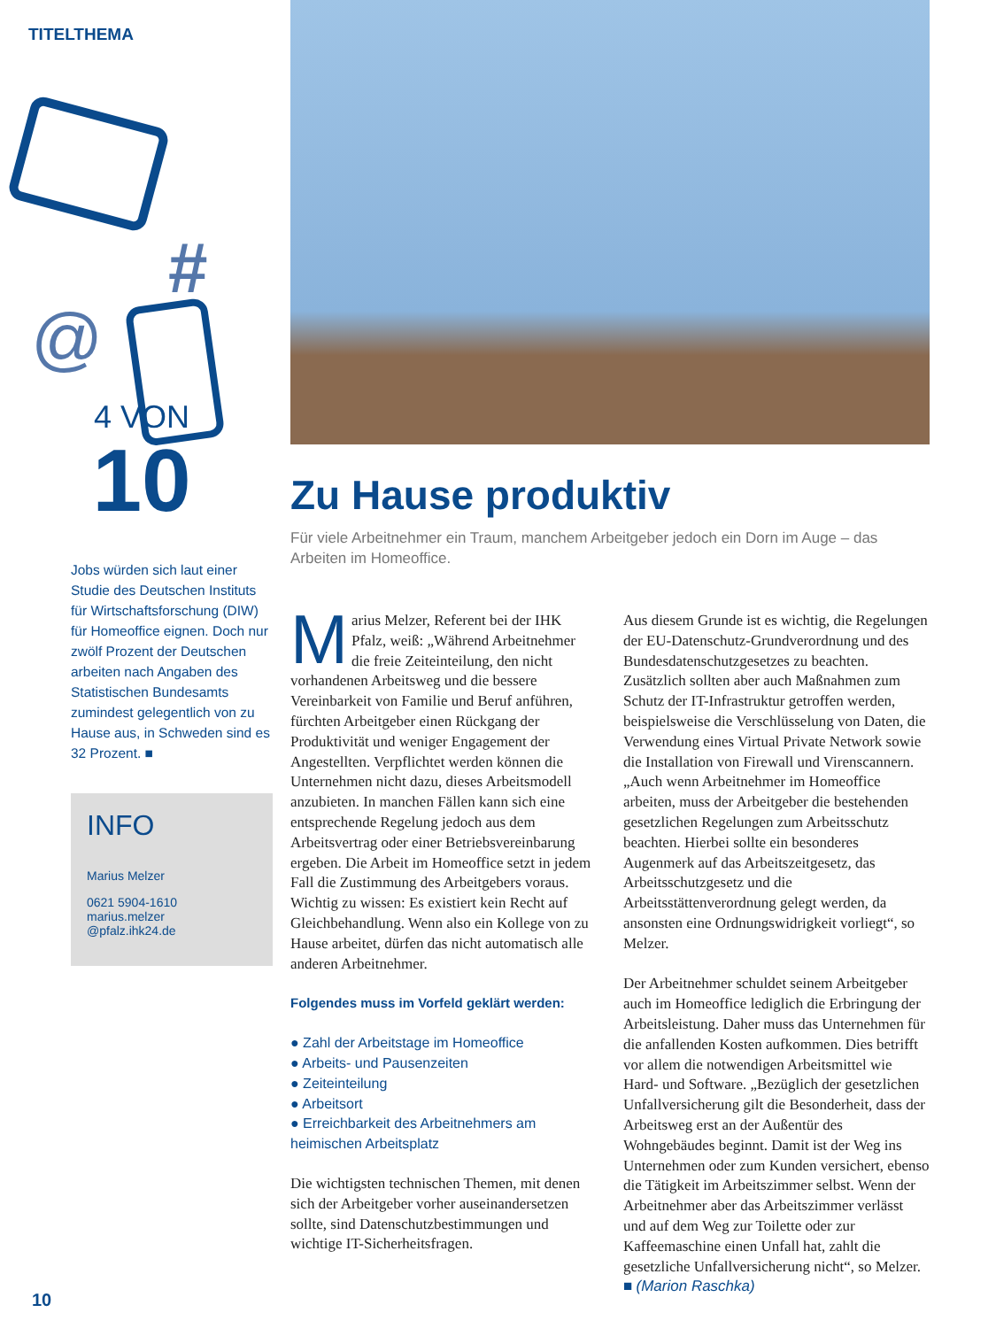TITELTHEMA
#
@
4 VON
10
Jobs würden sich laut einer Studie des Deutschen Instituts für Wirtschaftsforschung (DIW) für Homeoffice eignen. Doch nur zwölf Prozent der Deutschen arbeiten nach Angaben des Statistischen Bundesamts zumindest gelegentlich von zu Hause aus, in Schweden sind es 32 Prozent. ■
INFO
Marius Melzer
0621 5904-1610
marius.melzer
@pfalz.ihk24.de
Zu Hause produktiv
Für viele Arbeitnehmer ein Traum, manchem Arbeitgeber jedoch ein Dorn im Auge – das Arbeiten im Homeoffice.
Marius Melzer, Referent bei der IHK Pfalz, weiß: „Während Arbeitnehmer die freie Zeiteinteilung, den nicht vorhandenen Arbeitsweg und die bessere Vereinbarkeit von Familie und Beruf anführen, fürchten Arbeitgeber einen Rückgang der Produktivität und weniger Engagement der Angestellten. Verpflichtet werden können die Unternehmen nicht dazu, dieses Arbeitsmodell anzubieten. In manchen Fällen kann sich eine entsprechende Regelung jedoch aus dem Arbeitsvertrag oder einer Betriebsvereinbarung ergeben. Die Arbeit im Homeoffice setzt in jedem Fall die Zustimmung des Arbeitgebers voraus. Wichtig zu wissen: Es existiert kein Recht auf Gleichbehandlung. Wenn also ein Kollege von zu Hause arbeitet, dürfen das nicht automatisch alle anderen Arbeitnehmer.
Folgendes muss im Vorfeld geklärt werden:
● Zahl der Arbeitstage im Homeoffice
● Arbeits- und Pausenzeiten
● Zeiteinteilung
● Arbeitsort
● Erreichbarkeit des Arbeitnehmers am heimischen Arbeitsplatz
Die wichtigsten technischen Themen, mit denen sich der Arbeitgeber vorher auseinandersetzen sollte, sind Datenschutzbestimmungen und wichtige IT-Sicherheitsfragen.
Aus diesem Grunde ist es wichtig, die Regelungen der EU-Datenschutz-Grundverordnung und des Bundesdatenschutzgesetzes zu beachten. Zusätzlich sollten aber auch Maßnahmen zum Schutz der IT-Infrastruktur getroffen werden, beispielsweise die Verschlüsselung von Daten, die Verwendung eines Virtual Private Network sowie die Installation von Firewall und Virenscannern. „Auch wenn Arbeitnehmer im Homeoffice arbeiten, muss der Arbeitgeber die bestehenden gesetzlichen Regelungen zum Arbeitsschutz beachten. Hierbei sollte ein besonderes Augenmerk auf das Arbeitszeitgesetz, das Arbeitsschutzgesetz und die Arbeitsstättenverordnung gelegt werden, da ansonsten eine Ordnungswidrigkeit vorliegt“, so Melzer.
Der Arbeitnehmer schuldet seinem Arbeitgeber auch im Homeoffice lediglich die Erbringung der Arbeitsleistung. Daher muss das Unternehmen für die anfallenden Kosten aufkommen. Dies betrifft vor allem die notwendigen Arbeitsmittel wie Hard- und Software. „Bezüglich der gesetzlichen Unfallversicherung gilt die Besonderheit, dass der Arbeitsweg erst an der Außentür des Wohngebäudes beginnt. Damit ist der Weg ins Unternehmen oder zum Kunden versichert, ebenso die Tätigkeit im Arbeitszimmer selbst. Wenn der Arbeitnehmer aber das Arbeitszimmer verlässt und auf dem Weg zur Toilette oder zur Kaffeemaschine einen Unfall hat, zahlt die gesetzliche Unfallversicherung nicht“, so Melzer. ■ (Marion Raschka)
10